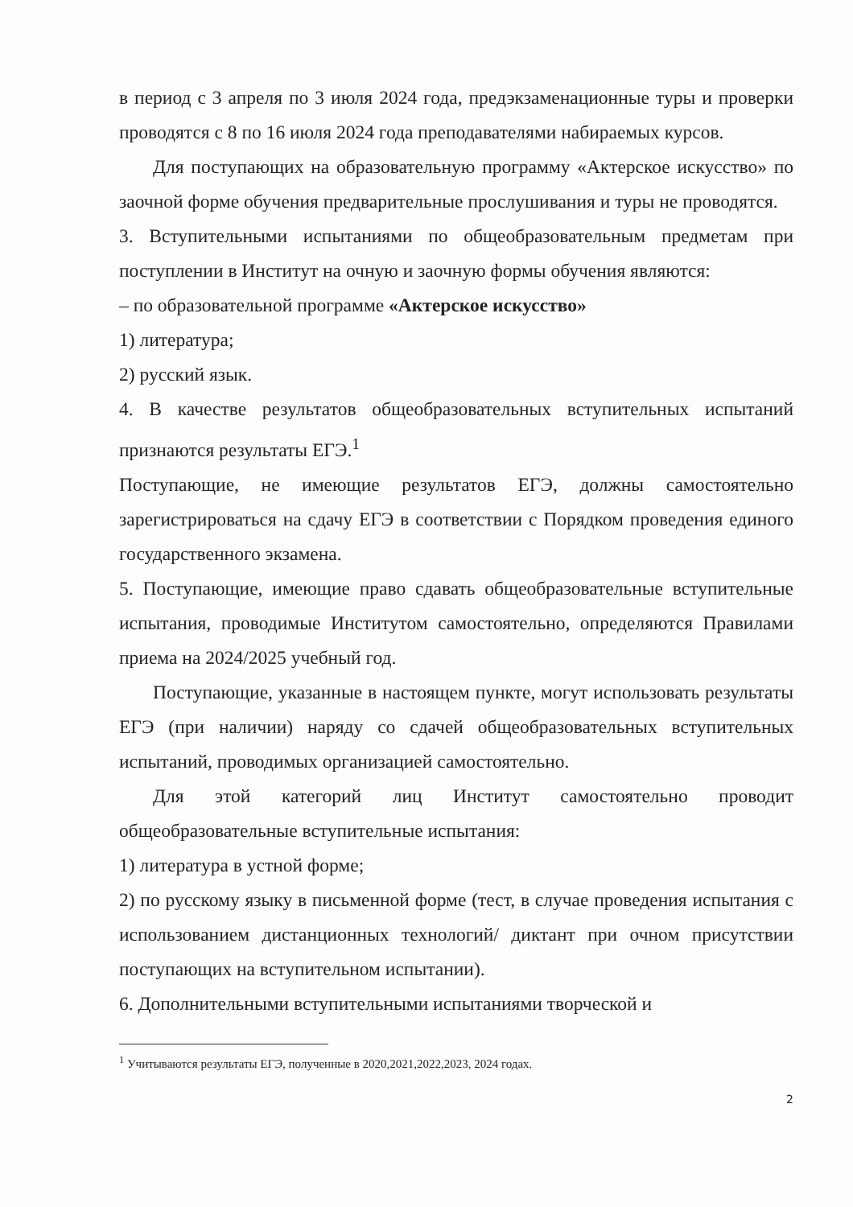в период с 3 апреля по 3 июля 2024 года, предэкзаменационные туры и проверки проводятся с 8 по 16 июля 2024 года преподавателями набираемых курсов.
Для поступающих на образовательную программу «Актерское искусство» по заочной форме обучения предварительные прослушивания и туры не проводятся.
3. Вступительными испытаниями по общеобразовательным предметам при поступлении в Институт на очную и заочную формы обучения являются:
– по образовательной программе «Актерское искусство»
1) литература;
2) русский язык.
4. В качестве результатов общеобразовательных вступительных испытаний признаются результаты ЕГЭ.<sup>1</sup>
Поступающие, не имеющие результатов ЕГЭ, должны самостоятельно зарегистрироваться на сдачу ЕГЭ в соответствии с Порядком проведения единого государственного экзамена.
5. Поступающие, имеющие право сдавать общеобразовательные вступительные испытания, проводимые Институтом самостоятельно, определяются Правилами приема на 2024/2025 учебный год.
Поступающие, указанные в настоящем пункте, могут использовать результаты ЕГЭ (при наличии) наряду со сдачей общеобразовательных вступительных испытаний, проводимых организацией самостоятельно.
Для этой категорий лиц Институт самостоятельно проводит общеобразовательные вступительные испытания:
1) литература в устной форме;
2) по русскому языку в письменной форме (тест, в случае проведения испытания с использованием дистанционных технологий/ диктант при очном присутствии поступающих на вступительном испытании).
6. Дополнительными вступительными испытаниями творческой и
<sup>1</sup> Учитываются результаты ЕГЭ, полученные в 2020,2021,2022,2023, 2024 годах.
2